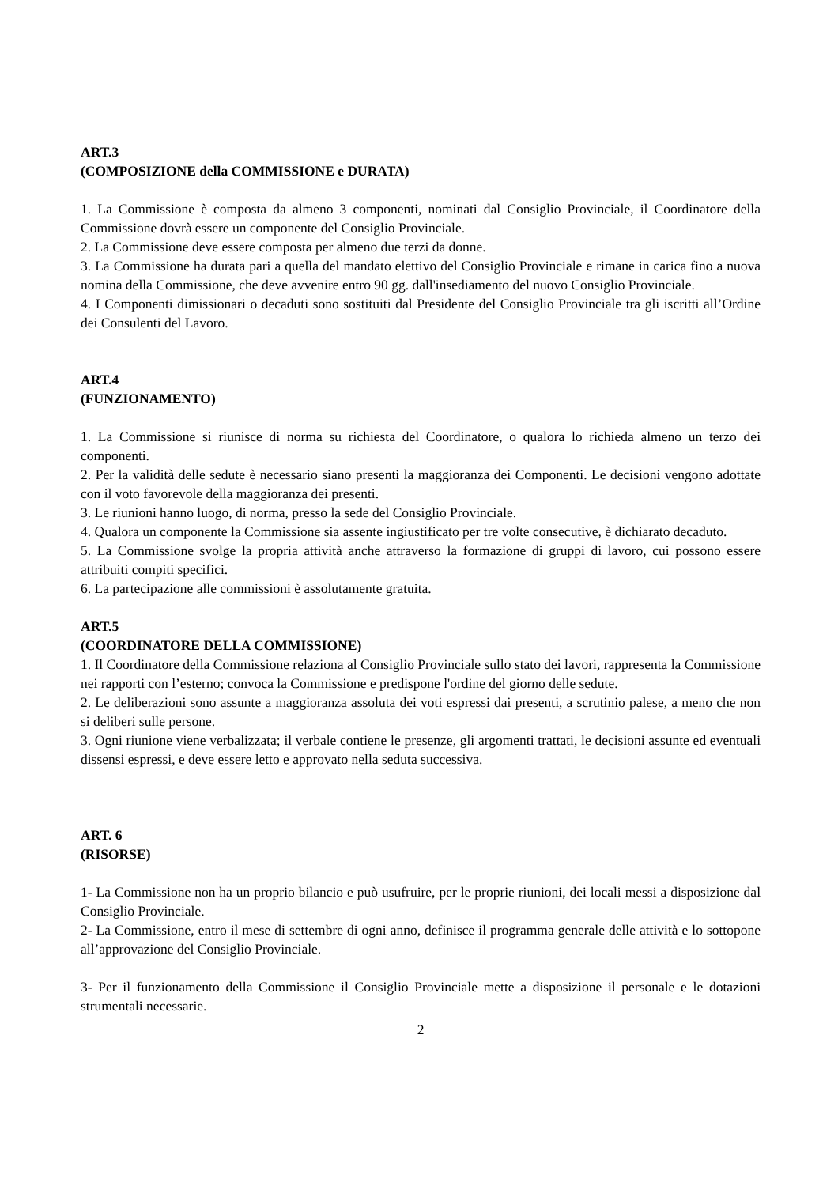ART.3
(COMPOSIZIONE della COMMISSIONE e DURATA)
1. La Commissione è composta da almeno 3 componenti, nominati dal Consiglio Provinciale, il Coordinatore della Commissione dovrà essere un componente del Consiglio Provinciale.
2. La Commissione deve essere composta per almeno due terzi da donne.
3. La Commissione ha durata pari a quella del mandato elettivo del Consiglio Provinciale e rimane in carica fino a nuova nomina della Commissione, che deve avvenire entro 90 gg. dall'insediamento del nuovo Consiglio Provinciale.
4. I Componenti dimissionari o decaduti sono sostituiti dal Presidente del Consiglio Provinciale tra gli iscritti all’Ordine dei Consulenti del Lavoro.
ART.4
(FUNZIONAMENTO)
1. La Commissione si riunisce di norma su richiesta del Coordinatore, o qualora lo richieda almeno un terzo dei componenti.
2. Per la validità delle sedute è necessario siano presenti la maggioranza dei Componenti. Le decisioni vengono adottate con il voto favorevole della maggioranza dei presenti.
3. Le riunioni hanno luogo, di norma, presso la sede del Consiglio Provinciale.
4. Qualora un componente la Commissione sia assente ingiustificato per tre volte consecutive, è dichiarato decaduto.
5. La Commissione svolge la propria attività anche attraverso la formazione di gruppi di lavoro, cui possono essere attribuiti compiti specifici.
6. La partecipazione alle commissioni è assolutamente gratuita.
ART.5
(COORDINATORE DELLA COMMISSIONE)
1. Il Coordinatore della Commissione relaziona al Consiglio Provinciale sullo stato dei lavori, rappresenta la Commissione nei rapporti con l’esterno; convoca la Commissione e predispone l'ordine del giorno delle sedute.
2. Le deliberazioni sono assunte a maggioranza assoluta dei voti espressi dai presenti, a scrutinio palese, a meno che non si deliberi sulle persone.
3. Ogni riunione viene verbalizzata; il verbale contiene le presenze, gli argomenti trattati, le decisioni assunte ed eventuali dissensi espressi, e deve essere letto e approvato nella seduta successiva.
ART. 6
(RISORSE)
1- La Commissione non ha un proprio bilancio e può usufruire, per le proprie riunioni, dei locali messi a disposizione dal Consiglio Provinciale.
2- La Commissione, entro il mese di settembre di ogni anno, definisce il programma generale delle attività e lo sottopone all’approvazione del Consiglio Provinciale.
3- Per il funzionamento della Commissione il Consiglio Provinciale mette a disposizione il personale e le dotazioni strumentali necessarie.
2